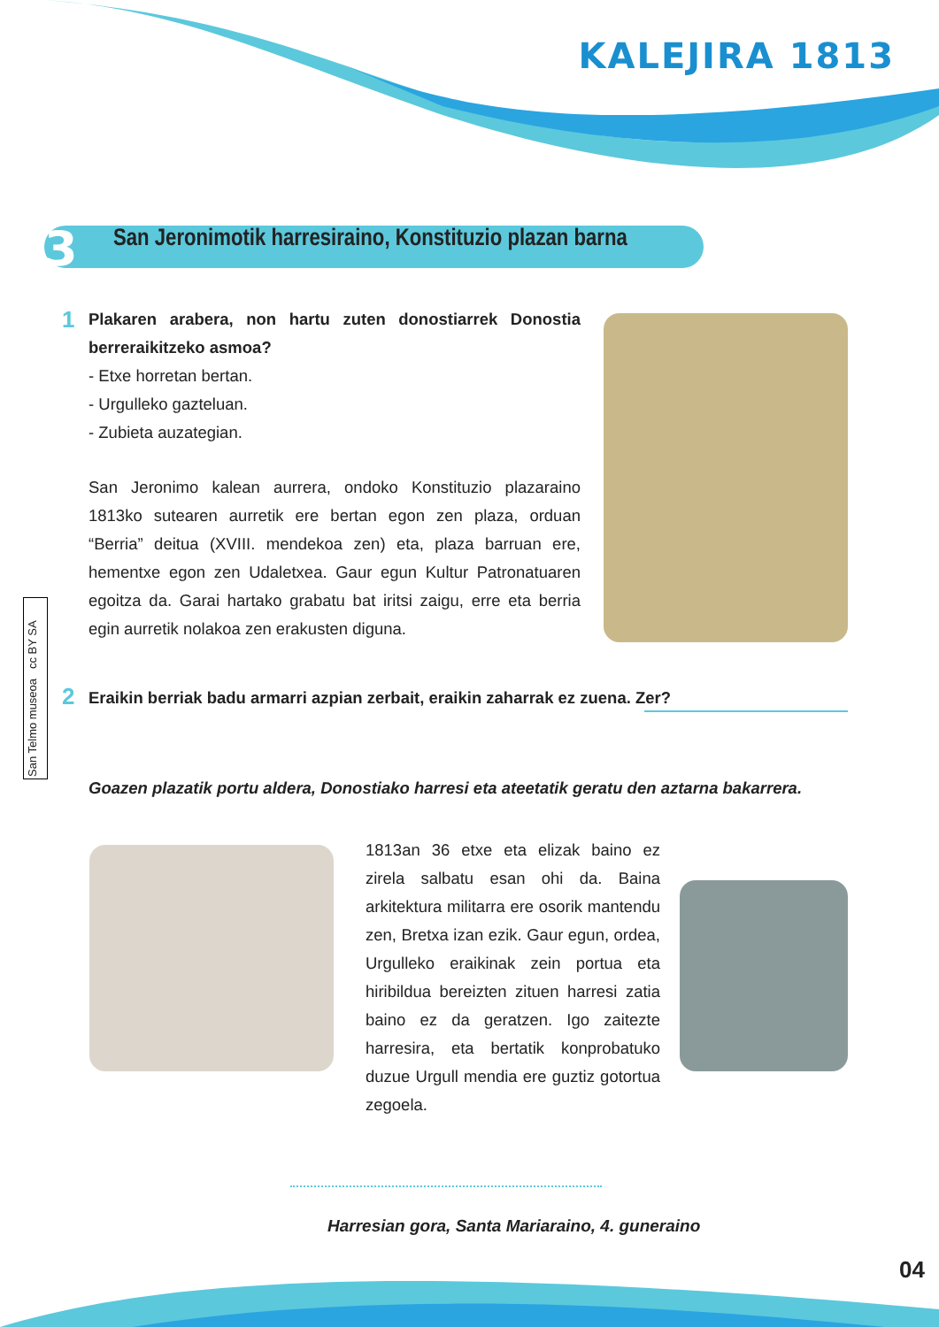KALEJIRA 1813
San Jeronimotik harresiraino, Konstituzio plazan barna 3
1
Plakaren arabera, non hartu zuten donostiarrek Donostia berreraikitzeko asmoa?
- Etxe horretan bertan.
- Urgulleko gazteluan.
- Zubieta auzategian.
San Jeronimo kalean aurrera, ondoko Konstituzio plazaraino 1813ko sutearen aurretik ere bertan egon zen plaza, orduan “Berria” deitua (XVIII. mendekoa zen) eta, plaza barruan ere, hementxe egon zen Udaletxea. Gaur egun Kultur Patronatuaren egoitza da. Garai hartako grabatu bat iritsi zaigu, erre eta berria egin aurretik nolakoa zen erakusten diguna.
San Telmo museoa cc BY SA
2 Eraikin berriak badu armarri azpian zerbait, eraikin zaharrak ez zuena. Zer?
Goazen plazatik portu aldera, Donostiako harresi eta ateetatik geratu den aztarna bakarrera.
1813an 36 etxe eta elizak baino ez zirela salbatu esan ohi da. Baina arkitektura militarra ere osorik mantendu zen, Bretxa izan ezik. Gaur egun, ordea, Urgulleko eraikinak zein portua eta hiribildua bereizten zituen harresi zatia baino ez da geratzen. Igo zaitezte harresira, eta bertatik konprobatuko duzue Urgull mendia ere guztiz gotortua zegoela.
Harresian gora, Santa Mariaraino, 4. guneraino
04